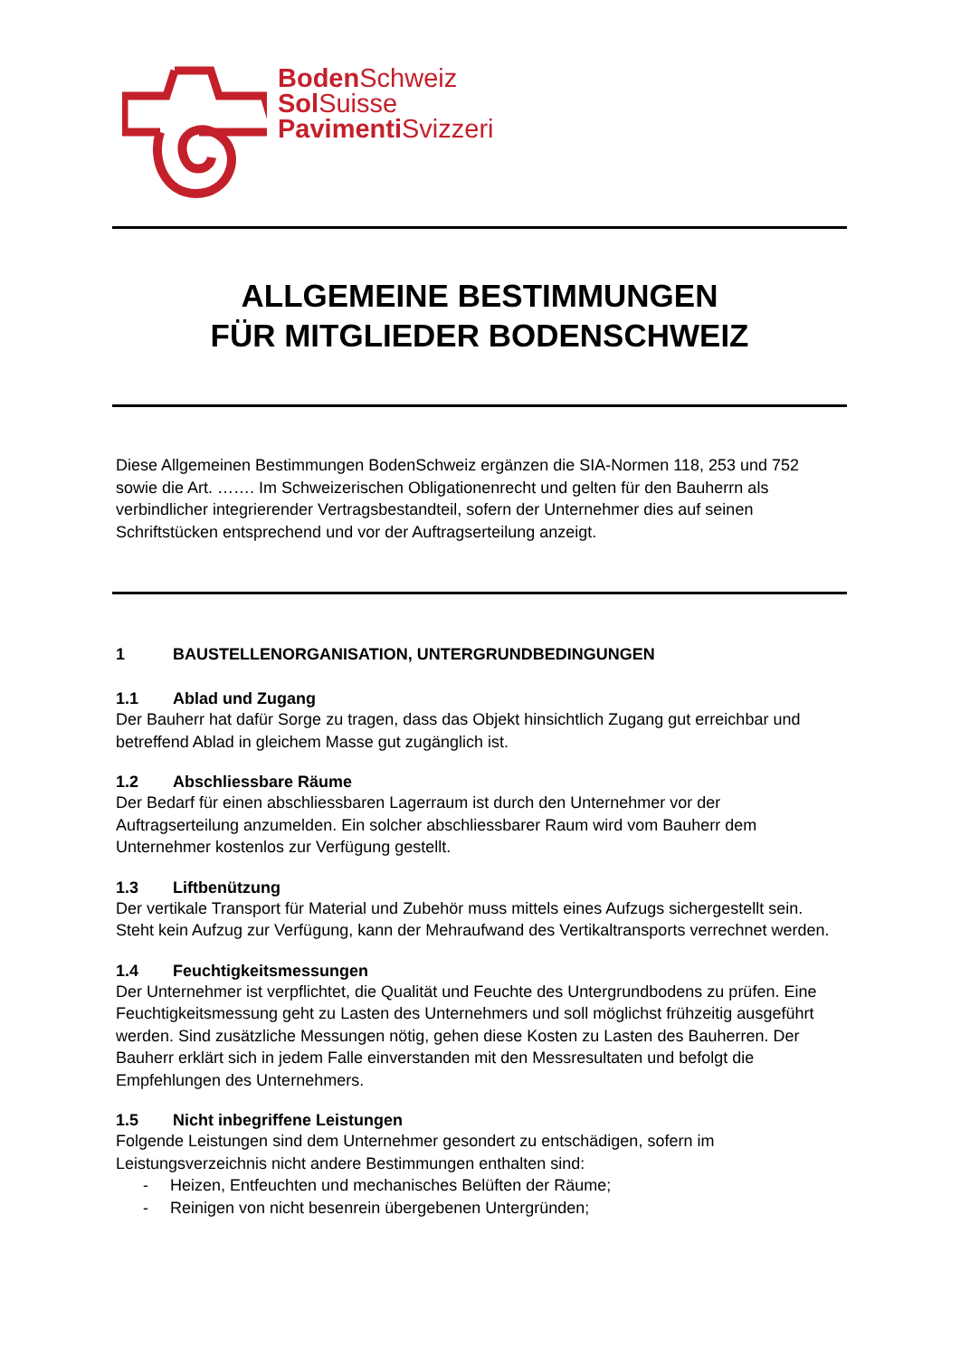Boden Schweiz
Sol Suisse
Pavimenti Svizzeri
ALLGEMEINE BESTIMMUNGEN
FÜR MITGLIEDER BODENSCHWEIZ
Diese Allgemeinen Bestimmungen BodenSchweiz ergänzen die SIA-Normen 118, 253 und 752 sowie die Art. ……. Im Schweizerischen Obligationenrecht und gelten für den Bauherrn als verbindlicher integrierender Vertragsbestandteil, sofern der Unternehmer dies auf seinen Schriftstücken entsprechend und vor der Auftragserteilung anzeigt.
1 BAUSTELLENORGANISATION, UNTERGRUNDBEDINGUNGEN
1.1 Ablad und Zugang
Der Bauherr hat dafür Sorge zu tragen, dass das Objekt hinsichtlich Zugang gut erreichbar und betreffend Ablad in gleichem Masse gut zugänglich ist.
1.2 Abschliessbare Räume
Der Bedarf für einen abschliessbaren Lagerraum ist durch den Unternehmer vor der Auftragserteilung anzumelden. Ein solcher abschliessbarer Raum wird vom Bauherr dem Unternehmer kostenlos zur Verfügung gestellt.
1.3 Liftbenützung
Der vertikale Transport für Material und Zubehör muss mittels eines Aufzugs sichergestellt sein. Steht kein Aufzug zur Verfügung, kann der Mehraufwand des Vertikaltransports verrechnet werden.
1.4 Feuchtigkeitsmessungen
Der Unternehmer ist verpflichtet, die Qualität und Feuchte des Untergrundbodens zu prüfen. Eine Feuchtigkeitsmessung geht zu Lasten des Unternehmers und soll möglichst frühzeitig ausgeführt werden. Sind zusätzliche Messungen nötig, gehen diese Kosten zu Lasten des Bauherren. Der Bauherr erklärt sich in jedem Falle einverstanden mit den Messresultaten und befolgt die Empfehlungen des Unternehmers.
1.5 Nicht inbegriffene Leistungen
Folgende Leistungen sind dem Unternehmer gesondert zu entschädigen, sofern im Leistungsverzeichnis nicht andere Bestimmungen enthalten sind:
- Heizen, Entfeuchten und mechanisches Belüften der Räume;
- Reinigen von nicht besenrein übergebenen Untergründen;